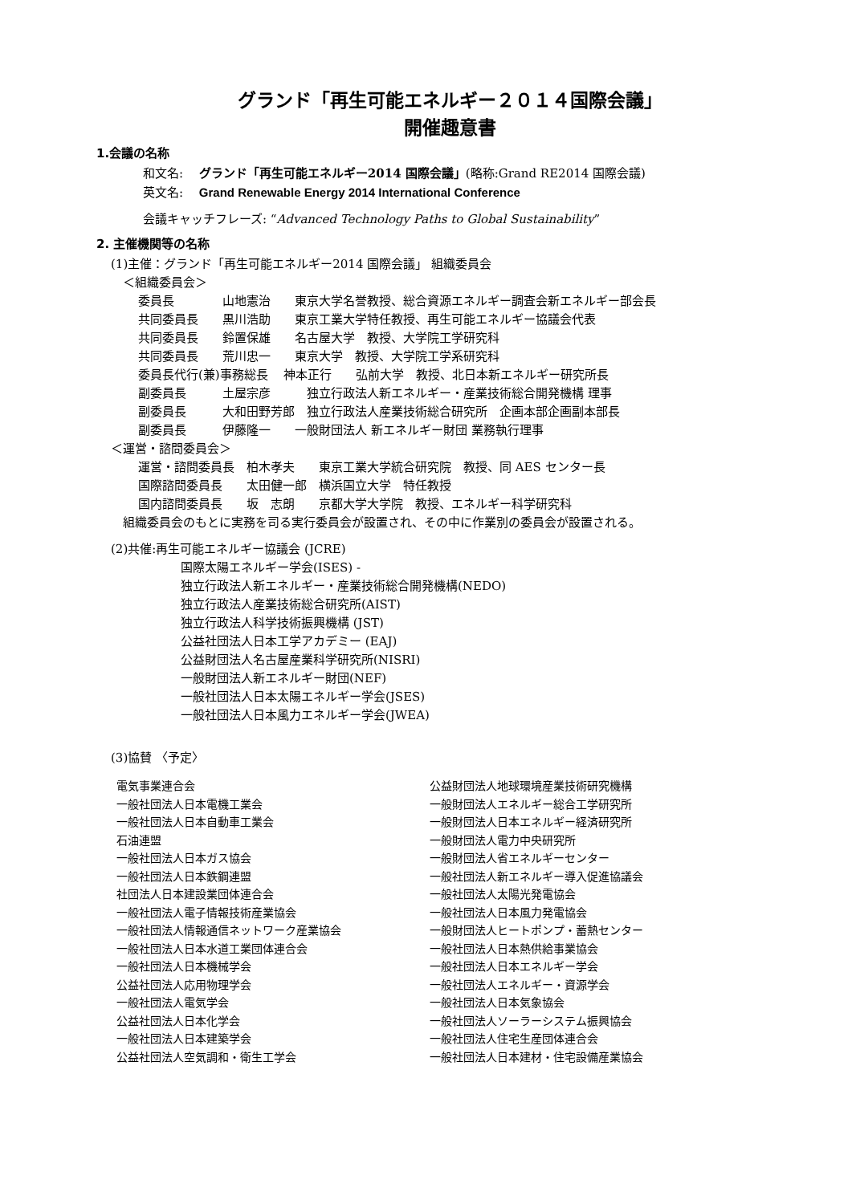グランド「再生可能エネルギー２０１４国際会議」
開催趣意書
1.会議の名称
和文名:　 グランド「再生可能エネルギー2014 国際会議」(略称:Grand RE2014 国際会議)
英文名:　 Grand Renewable Energy 2014 International Conference
会議キャッチフレーズ: “Advanced Technology Paths to Global Sustainability”
2. 主催機関等の名称
(1)主催：グランド「再生可能エネルギー2014 国際会議」 組織委員会
　＜組織委員会＞
委員長　　　　山地憲治　　東京大学名誉教授、総合資源エネルギー調査会新エネルギー部会長
共同委員長　　黒川浩助　　東京工業大学特任教授、再生可能エネルギー協議会代表
共同委員長　　鈴置保雄　　名古屋大学　教授、大学院工学研究科
共同委員長　　荒川忠一　　東京大学　教授、大学院工学系研究科
委員長代行(兼)事務総長　 神本正行　　弘前大学　教授、北日本新エネルギー研究所長
副委員長　　　土屋宗彦　　　独立行政法人新エネルギー・産業技術総合開発機構 理事
副委員長　　　大和田野芳郎　独立行政法人産業技術総合研究所　企画本部企画副本部長
副委員長　　　伊藤隆一　　一般財団法人 新エネルギー財団 業務執行理事
＜運営・諮問委員会＞
運営・諮問委員長　柏木孝夫　　東京工業大学統合研究院　教授、同 AES センター長
国際諮問委員長　　太田健一郎　横浜国立大学　特任教授
国内諮問委員長　　坂　志朗　　京都大学大学院　教授、エネルギー科学研究科
　組織委員会のもとに実務を司る実行委員会が設置され、その中に作業別の委員会が設置される。
(2)共催:再生可能エネルギー協議会 (JCRE)
国際太陽エネルギー学会(ISES) -
独立行政法人新エネルギー・産業技術総合開発機構(NEDO)
独立行政法人産業技術総合研究所(AIST)
独立行政法人科学技術振興機構 (JST)
公益社団法人日本工学アカデミー (EAJ)
公益財団法人名古屋産業科学研究所(NISRI)
一般財団法人新エネルギー財団(NEF)
一般社団法人日本太陽エネルギー学会(JSES)
一般社団法人日本風力エネルギー学会(JWEA)
(3)協賛 〈予定〉
電気事業連合会
一般社団法人日本電機工業会
一般社団法人日本自動車工業会
石油連盟
一般社団法人日本ガス協会
一般社団法人日本鉄鋼連盟
社団法人日本建設業団体連合会
一般社団法人電子情報技術産業協会
一般社団法人情報通信ネットワーク産業協会
一般社団法人日本水道工業団体連合会
一般社団法人日本機械学会
公益社団法人応用物理学会
一般社団法人電気学会
公益社団法人日本化学会
一般社団法人日本建築学会
公益社団法人空気調和・衛生工学会
公益財団法人地球環境産業技術研究機構
一般財団法人エネルギー総合工学研究所
一般財団法人日本エネルギー経済研究所
一般財団法人電力中央研究所
一般財団法人省エネルギーセンター
一般社団法人新エネルギー導入促進協議会
一般社団法人太陽光発電協会
一般社団法人日本風力発電協会
一般財団法人ヒートポンプ・蓄熱センター
一般社団法人日本熱供給事業協会
一般社団法人日本エネルギー学会
一般社団法人エネルギー・資源学会
一般社団法人日本気象協会
一般社団法人ソーラーシステム振興協会
一般社団法人住宅生産団体連合会
一般社団法人日本建材・住宅設備産業協会